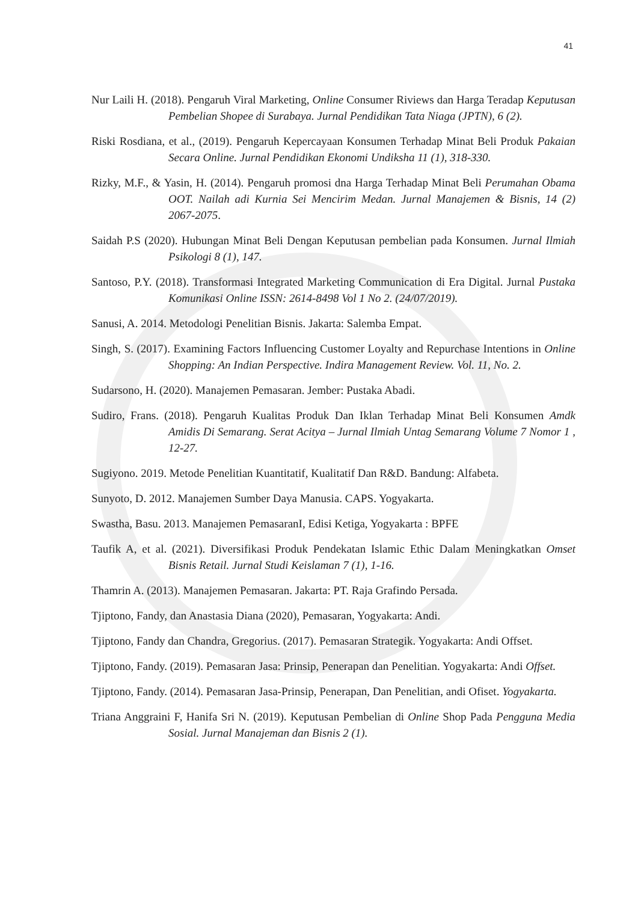41
Nur Laili H. (2018). Pengaruh Viral Marketing, Online Consumer Riviews dan Harga Teradap Keputusan Pembelian Shopee di Surabaya. Jurnal Pendidikan Tata Niaga (JPTN), 6 (2).
Riski Rosdiana, et al., (2019). Pengaruh Kepercayaan Konsumen Terhadap Minat Beli Produk Pakaian Secara Online. Jurnal Pendidikan Ekonomi Undiksha 11 (1), 318-330.
Rizky, M.F., & Yasin, H. (2014). Pengaruh promosi dna Harga Terhadap Minat Beli Perumahan Obama OOT. Nailah adi Kurnia Sei Mencirim Medan. Jurnal Manajemen & Bisnis, 14 (2) 2067-2075.
Saidah P.S (2020). Hubungan Minat Beli Dengan Keputusan pembelian pada Konsumen. Jurnal Ilmiah Psikologi 8 (1), 147.
Santoso, P.Y. (2018). Transformasi Integrated Marketing Communication di Era Digital. Jurnal Pustaka Komunikasi Online ISSN: 2614-8498 Vol 1 No 2. (24/07/2019).
Sanusi, A. 2014. Metodologi Penelitian Bisnis. Jakarta: Salemba Empat.
Singh, S. (2017). Examining Factors Influencing Customer Loyalty and Repurchase Intentions in Online Shopping: An Indian Perspective. Indira Management Review. Vol. 11, No. 2.
Sudarsono, H. (2020). Manajemen Pemasaran. Jember: Pustaka Abadi.
Sudiro, Frans. (2018). Pengaruh Kualitas Produk Dan Iklan Terhadap Minat Beli Konsumen Amdk Amidis Di Semarang. Serat Acitya – Jurnal Ilmiah Untag Semarang Volume 7 Nomor 1 , 12-27.
Sugiyono. 2019. Metode Penelitian Kuantitatif, Kualitatif Dan R&D. Bandung: Alfabeta.
Sunyoto, D. 2012. Manajemen Sumber Daya Manusia. CAPS. Yogyakarta.
Swastha, Basu. 2013. Manajemen PemasaranI, Edisi Ketiga, Yogyakarta : BPFE
Taufik A, et al. (2021). Diversifikasi Produk Pendekatan Islamic Ethic Dalam Meningkatkan Omset Bisnis Retail. Jurnal Studi Keislaman 7 (1), 1-16.
Thamrin A. (2013). Manajemen Pemasaran. Jakarta: PT. Raja Grafindo Persada.
Tjiptono, Fandy, dan Anastasia Diana (2020), Pemasaran, Yogyakarta: Andi.
Tjiptono, Fandy dan Chandra, Gregorius. (2017). Pemasaran Strategik. Yogyakarta: Andi Offset.
Tjiptono, Fandy. (2019). Pemasaran Jasa: Prinsip, Penerapan dan Penelitian. Yogyakarta: Andi Offset.
Tjiptono, Fandy. (2014). Pemasaran Jasa-Prinsip, Penerapan, Dan Penelitian, andi Ofiset. Yogyakarta.
Triana Anggraini F, Hanifa Sri N. (2019). Keputusan Pembelian di Online Shop Pada Pengguna Media Sosial. Jurnal Manajeman dan Bisnis 2 (1).